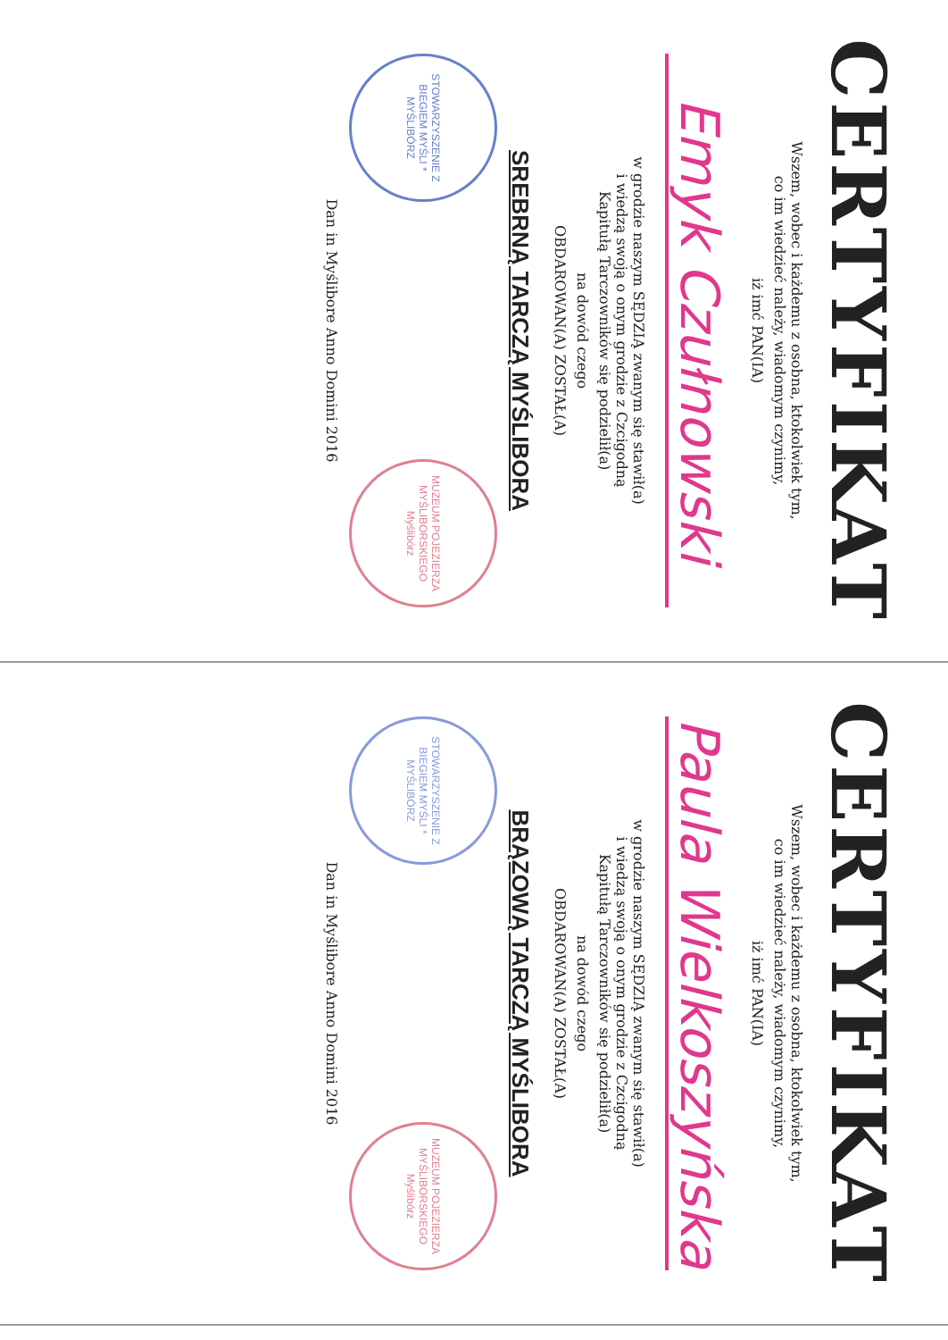CERTYFIKAT
Wszem, wobec i każdemu z osobna, ktokolwiek tym,
co im wiedzieć należy, wiadomym czynimy,
iż imć PAN(IA)
Emyk Czułnowski
w grodzie naszym SĘDZIĄ zwanym się stawił(a)
i wiedzą swoją o onym grodzie z Czcigodną
Kapitułą Tarczowników się podzielił(a)
na dowód czego
OBDAROWAN(A) ZOSTAŁ(A)
SREBRNĄ TARCZĄ MYŚLIBORA
STOWARZYSZENIE Z BIEGIEM MYŚLI * MYŚLIBÓRZ
MUZEUM POJEZIERZA MYŚLIBORSKIEGO Myślibórz
Dan in Myślibore Anno Domini 2016
CERTYFIKAT
Wszem, wobec i każdemu z osobna, ktokolwiek tym,
co im wiedzieć należy, wiadomym czynimy,
iż imć PAN(IA)
Paula Wielkoszyńska
w grodzie naszym SĘDZIĄ zwanym się stawił(a)
i wiedzą swoją o onym grodzie z Czcigodną
Kapitułą Tarczowników się podzielił(a)
na dowód czego
OBDAROWAN(A) ZOSTAŁ(A)
BRĄZOWĄ TARCZĄ MYŚLIBORA
STOWARZYSZENIE Z BIEGIEM MYŚLI * MYŚLIBÓRZ
MUZEUM POJEZIERZA MYŚLIBORSKIEGO Myślibórz
Dan in Myślibore Anno Domini 2016